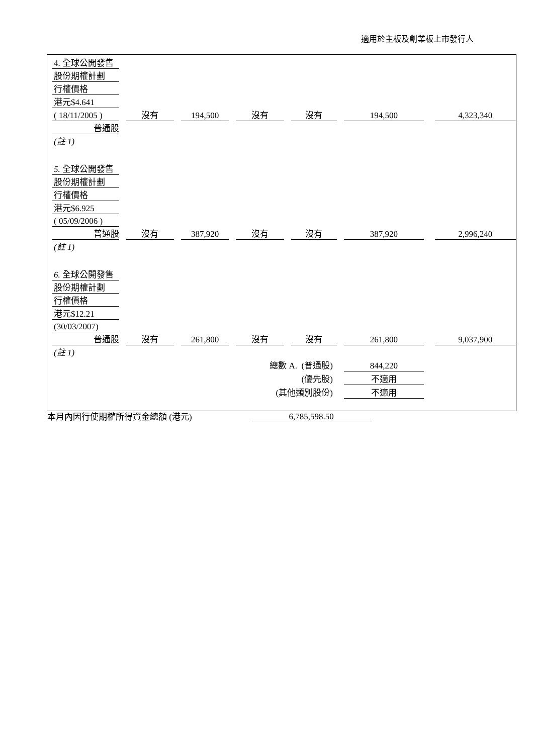適用於主板及創業板上市發行人
| 4. 全球公開發售 | | | | | | | | | | | | |
| 股份期權計劃 | | | | | | | | | | | | |
| 行權價格 | | | | | | | | | | | | |
| 港元$4.641 | | | | | | | | | | | | |
| ( 18/11/2005 ) | | 沒有 | | 194,500 | | 沒有 | | 沒有 | | 194,500 | | 4,323,340 |
| 普通股 | | | | | | | | | | | | |
| (註 1) | | | | | | | | | | | | |
| 5. 全球公開發售 | | | | | | | | | | | | |
| 股份期權計劃 | | | | | | | | | | | | |
| 行權價格 | | | | | | | | | | | | |
| 港元$6.925 | | | | | | | | | | | | |
| ( 05/09/2006 ) | | | | | | | | | | | | |
| 普通股 | | 沒有 | | 387,920 | | 沒有 | | 沒有 | | 387,920 | | 2,996,240 |
| (註 1) | | | | | | | | | | | | |
| 6. 全球公開發售 | | | | | | | | | | | | |
| 股份期權計劃 | | | | | | | | | | | | |
| 行權價格 | | | | | | | | | | | | |
| 港元$12.21 | | | | | | | | | | | | |
| (30/03/2007) | | | | | | | | | | | | |
| 普通股 | | 沒有 | | 261,800 | | 沒有 | | 沒有 | | 261,800 | | 9,037,900 |
| (註 1) | | | | | | | | | | | | |
| 總數 A. (普通股) | | | | | | | | | | 844,220 | | |
| (優先股) | | | | | | | | | | 不適用 | | |
| (其他類別股份) | | | | | | | | | | 不適用 | | |
本月內因行使期權所得資金總額 (港元)
6,785,598.50